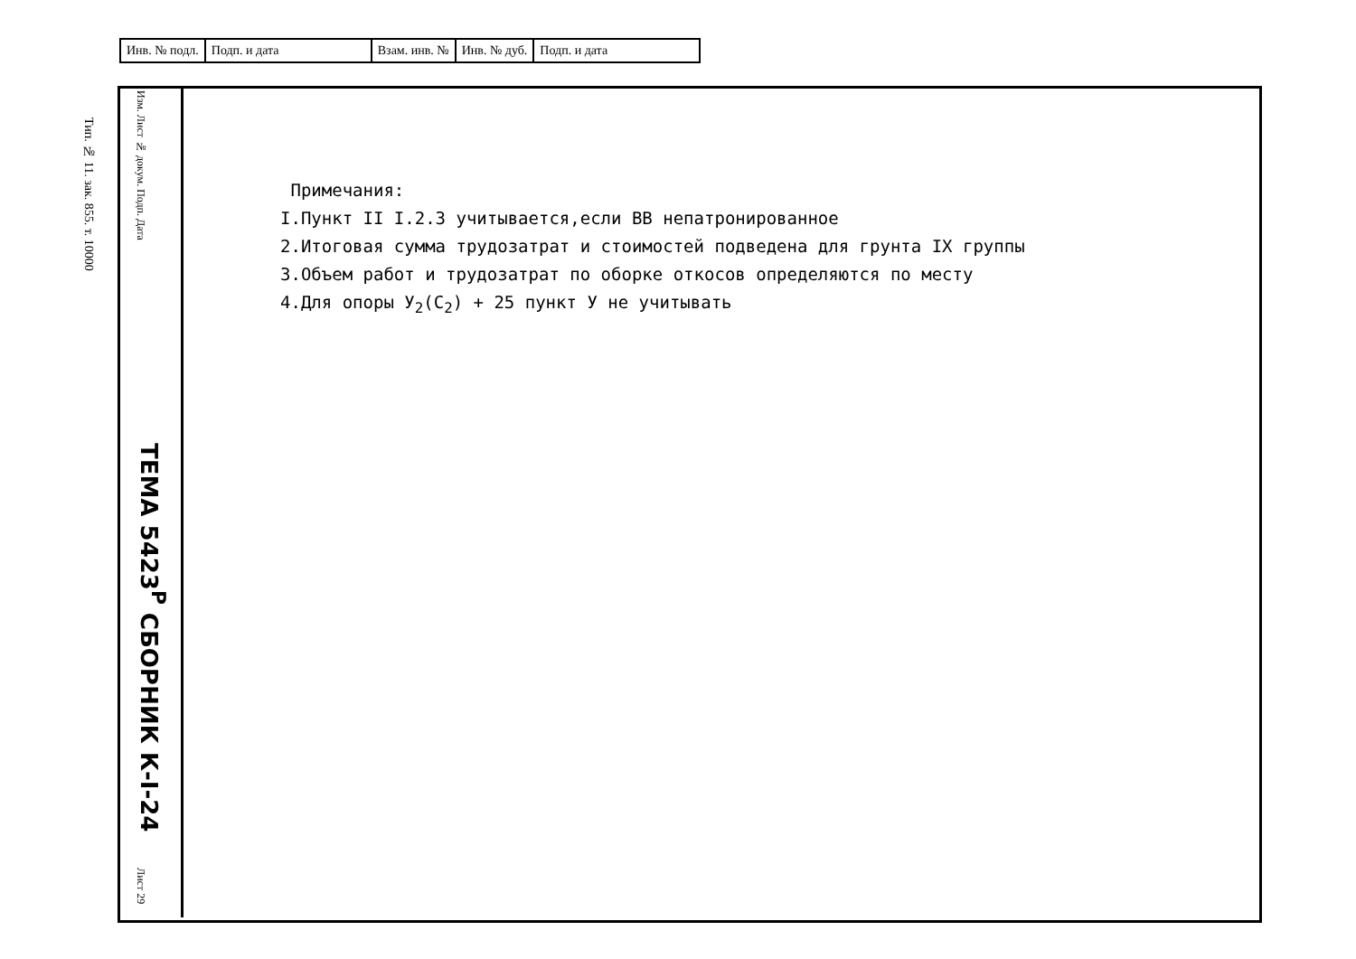| Инв. № подл. | Подп. и дата | Взам. инв. № | Инв. № дуб. | Подп. и дата |
Тип. № 11. зак. 855. т. 10000
Изм. Лист № докум. Подп. Дата
ТЕМА 5423<sup>Р</sup> СБОРНИК К-I-24
Лист 29
Примечания:
I.Пункт II I.2.3 учитывается,если ВВ непатронированное
2.Итоговая сумма трудозатрат и стоимостей подведена для грунта IX группы
3.Объем работ и трудозатрат по оборке откосов определяются по месту
4.Для опоры У<sub>2</sub>(С<sub>2</sub>) + 25 пункт У не учитывать